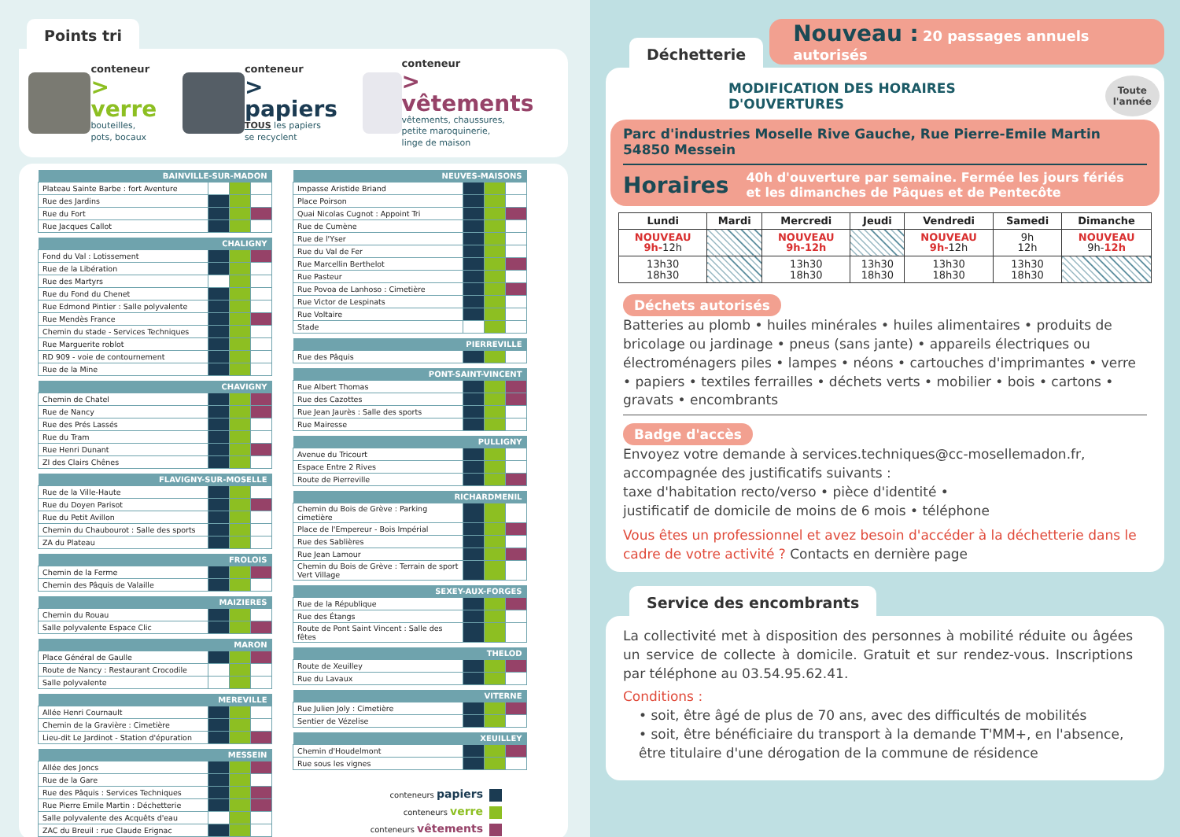Points tri
conteneur
> verre
bouteilles,
pots, bocaux
conteneur
> papiers
TOUS les papiers
se recyclent
conteneur
> vêtements
vêtements, chaussures,
petite maroquinerie,
linge de maison
| BAINVILLE-SUR-MADON | | | |
| --- | --- | --- | --- |
| Plateau Sainte Barbe : fort Aventure | | | |
| Rue des Jardins | | | |
| Rue du Fort | | | |
| Rue Jacques Callot | | | |
| CHALIGNY | | | |
| --- | --- | --- | --- |
| Fond du Val : Lotissement | | | |
| Rue de la Libération | | | |
| Rue des Martyrs | | | |
| Rue du Fond du Chenet | | | |
| Rue Edmond Pintier : Salle polyvalente | | | |
| Rue Mendès France | | | |
| Chemin du stade - Services Techniques | | | |
| Rue Marguerite roblot | | | |
| RD 909 - voie de contournement | | | |
| Rue de la Mine | | | |
| CHAVIGNY | | | |
| --- | --- | --- | --- |
| Chemin de Chatel | | | |
| Rue de Nancy | | | |
| Rue des Prés Lassés | | | |
| Rue du Tram | | | |
| Rue Henri Dunant | | | |
| ZI des Clairs Chênes | | | |
| FLAVIGNY-SUR-MOSELLE | | | |
| --- | --- | --- | --- |
| Rue de la Ville-Haute | | | |
| Rue du Doyen Parisot | | | |
| Rue du Petit Avillon | | | |
| Chemin du Chaubourot : Salle des sports | | | |
| ZA du Plateau | | | |
| FROLOIS | | | |
| --- | --- | --- | --- |
| Chemin de la Ferme | | | |
| Chemin des Pâquis de Valaille | | | |
| MAIZIERES | | | |
| --- | --- | --- | --- |
| Chemin du Rouau | | | |
| Salle polyvalente Espace Clic | | | |
| MARON | | | |
| --- | --- | --- | --- |
| Place Général de Gaulle | | | |
| Route de Nancy : Restaurant Crocodile | | | |
| Salle polyvalente | | | |
| MEREVILLE | | | |
| --- | --- | --- | --- |
| Allée Henri Cournault | | | |
| Chemin de la Gravière : Cimetière | | | |
| Lieu-dit Le Jardinot - Station d'épuration | | | |
| MESSEIN | | | |
| --- | --- | --- | --- |
| Allée des Joncs | | | |
| Rue de la Gare | | | |
| Rue des Pâquis : Services Techniques | | | |
| Rue Pierre Emile Martin : Déchetterie | | | |
| Salle polyvalente des Acquêts d'eau | | | |
| ZAC du Breuil : rue Claude Erignac | | | |
| NEUVES-MAISONS | | | |
| --- | --- | --- | --- |
| Impasse Aristide Briand | | | |
| Place Poirson | | | |
| Quai Nicolas Cugnot : Appoint Tri | | | |
| Rue de Cumène | | | |
| Rue de l'Yser | | | |
| Rue du Val de Fer | | | |
| Rue Marcellin Berthelot | | | |
| Rue Pasteur | | | |
| Rue Povoa de Lanhoso : Cimetière | | | |
| Rue Victor de Lespinats | | | |
| Rue Voltaire | | | |
| Stade | | | |
| PIERREVILLE | | | |
| --- | --- | --- | --- |
| Rue des Pâquis | | | |
| PONT-SAINT-VINCENT | | | |
| --- | --- | --- | --- |
| Rue Albert Thomas | | | |
| Rue des Cazottes | | | |
| Rue Jean Jaurès : Salle des sports | | | |
| Rue Mairesse | | | |
| PULLIGNY | | | |
| --- | --- | --- | --- |
| Avenue du Tricourt | | | |
| Espace Entre 2 Rives | | | |
| Route de Pierreville | | | |
| RICHARDMENIL | | | |
| --- | --- | --- | --- |
| Chemin du Bois de Grève : Parking cimetière | | | |
| Place de l'Empereur - Bois Impérial | | | |
| Rue des Sablières | | | |
| Rue Jean Lamour | | | |
| Chemin du Bois de Grève : Terrain de sport Vert Village | | | |
| SEXEY-AUX-FORGES | | | |
| --- | --- | --- | --- |
| Rue de la République | | | |
| Rue des Étangs | | | |
| Route de Pont Saint Vincent : Salle des fêtes | | | |
| THELOD | | | |
| --- | --- | --- | --- |
| Route de Xeuilley | | | |
| Rue du Lavaux | | | |
| VITERNE | | | |
| --- | --- | --- | --- |
| Rue Julien Joly : Cimetière | | | |
| Sentier de Vézelise | | | |
| XEUILLEY | | | |
| --- | --- | --- | --- |
| Chemin d'Houdelmont | | | |
| Rue sous les vignes | | | |
conteneurs papiers
conteneurs verre
conteneurs vêtements
Déchetterie
Nouveau : 20 passages annuels autorisés
MODIFICATION DES HORAIRES D'OUVERTURES Toute
l'année
Parc d'industries Moselle Rive Gauche, Rue Pierre-Emile Martin 54850 Messein
Horaires 40h d'ouverture par semaine. Fermée les jours fériés
et les dimanches de Pâques et de Pentecôte
| Lundi | Mardi | Mercredi | Jeudi | Vendredi | Samedi | Dimanche |
| --- | --- | --- | --- | --- | --- | --- |
| NOUVEAU 9h- 12h | | NOUVEAU 9h-12h | | NOUVEAU 9h- 12h | 9h 12h | NOUVEAU 9h- 12h |
| 13h30 18h30 | | 13h30 18h30 | 13h30 18h30 | 13h30 18h30 | 13h30 18h30 | |
Déchets autorisés
Batteries au plomb • huiles minérales • huiles alimentaires • produits de bricolage ou jardinage • pneus (sans jante) • appareils électriques ou électroménagers piles • lampes • néons • cartouches d'imprimantes • verre • papiers • textiles ferrailles • déchets verts • mobilier • bois • cartons • gravats • encombrants
Badge d'accès
Envoyez votre demande à services.techniques@cc-mosellemadon.fr,
accompagnée des justificatifs suivants :
taxe d'habitation recto/verso • pièce d'identité •
justificatif de domicile de moins de 6 mois • téléphone
Vous êtes un professionnel et avez besoin d'accéder à la déchetterie dans le cadre de votre activité ? Contacts en dernière page
Service des encombrants
La collectivité met à disposition des personnes à mobilité réduite ou âgées un service de collecte à domicile. Gratuit et sur rendez-vous. Inscriptions par téléphone au 03.54.95.62.41.
Conditions :
• soit, être âgé de plus de 70 ans, avec des difficultés de mobilités
• soit, être bénéficiaire du transport à la demande T'MM+, en l'absence, être titulaire d'une dérogation de la commune de résidence